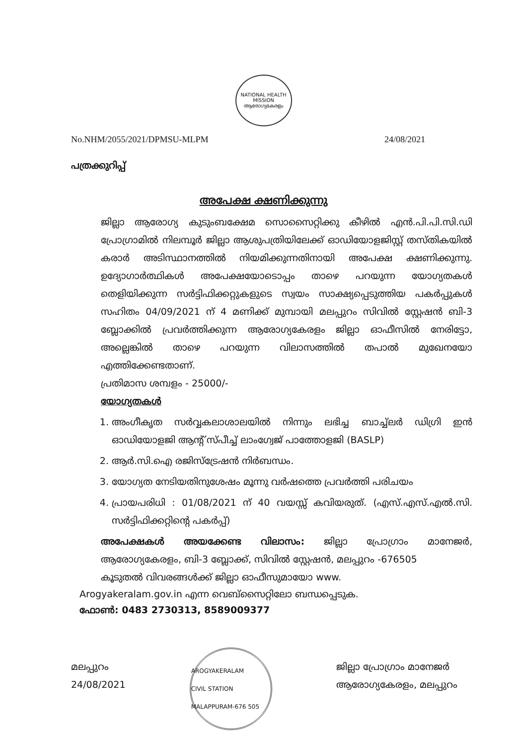NATIONAL HEALTH MISSION
ആരോഗ്യകേരളം
No.NHM/2055/2021/DPMSU-MLPM 24/08/2021
പത്രക്കുറിപ്പ്
അപേക്ഷ ക്ഷണിക്കുന്നു
ജില്ലാ ആരോഗ്യ കുടുംബക്ഷേമ സൊസൈറ്റിക്കു കീഴിൽ എൻ.പി.പി.സി.ഡി പ്രോഗ്രാമിൽ നിലമ്പൂർ ജില്ലാ ആശുപത്രിയിലേക്ക് ഓഡിയോളജിസ്റ്റ് തസ്തികയിൽ കരാർ അടിസ്ഥാനത്തിൽ നിയമിക്കുന്നതിനായി അപേക്ഷ ക്ഷണിക്കുന്നു. ഉദ്യോഗാർത്ഥികൾ അപേക്ഷയോടൊപ്പം താഴെ പറയുന്ന യോഗ്യതകൾ തെളിയിക്കുന്ന സർട്ടിഫിക്കറ്റുകളുടെ സ്വയം സാക്ഷ്യപ്പെടുത്തിയ പകർപ്പുകൾ സഹിതം 04/09/2021 ന് 4 മണിക്ക് മുമ്പായി മലപ്പുറം സിവിൽ സ്റ്റേഷൻ ബി-3 ബ്ലോക്കിൽ പ്രവർത്തിക്കുന്ന ആരോഗ്യകേരളം ജില്ലാ ഓഫീസിൽ നേരിട്ടോ, അല്ലെങ്കിൽ താഴെ പറയുന്ന വിലാസത്തിൽ തപാൽ മുഖേനയോ എത്തിക്കേണ്ടതാണ്.
പ്രതിമാസ ശമ്പളം - 25000/-
യോഗ്യതകൾ
1. അംഗീകൃത സർവ്വകലാശാലയിൽ നിന്നും ലഭിച്ച ബാച്ച്ലർ ഡിഗ്രി ഇൻ ഓഡിയോളജി ആന്റ് സ്പീച്ച് ലാംഗ്വേജ് പാത്തോളജി (BASLP)
2. ആർ.സി.ഐ രജിസ്ട്രേഷൻ നിർബന്ധം.
3. യോഗ്യത നേടിയതിനുശേഷം മൂന്നു വർഷത്തെ പ്രവർത്തി പരിചയം
4. പ്രായപരിധി : 01/08/2021 ന് 40 വയസ്സ് കവിയരുത്. (എസ്.എസ്.എൽ.സി. സർട്ടിഫിക്കറ്റിന്റെ പകർപ്പ്)
അപേക്ഷകൾ അയക്കേണ്ട വിലാസം: ജില്ലാ പ്രോഗ്രാം മാനേജർ, ആരോഗ്യകേരളം, ബി-3 ബ്ലോക്ക്, സിവിൽ സ്റ്റേഷൻ, മലപ്പുറം -676505
കൂടുതൽ വിവരങ്ങൾക്ക് ജില്ലാ ഓഫീസുമായോ www.
Arogyakeralam.gov.in എന്ന വെബ്സൈറ്റിലോ ബന്ധപ്പെടുക.
ഫോൺ: 0483 2730313, 8589009377
മലപ്പുറം
24/08/2021
AROGYAKERALAM
CIVIL STATION MALAPPURAM-676 505
ജില്ലാ പ്രോഗ്രാം മാനേജർ
ആരോഗ്യകേരളം, മലപ്പുറം